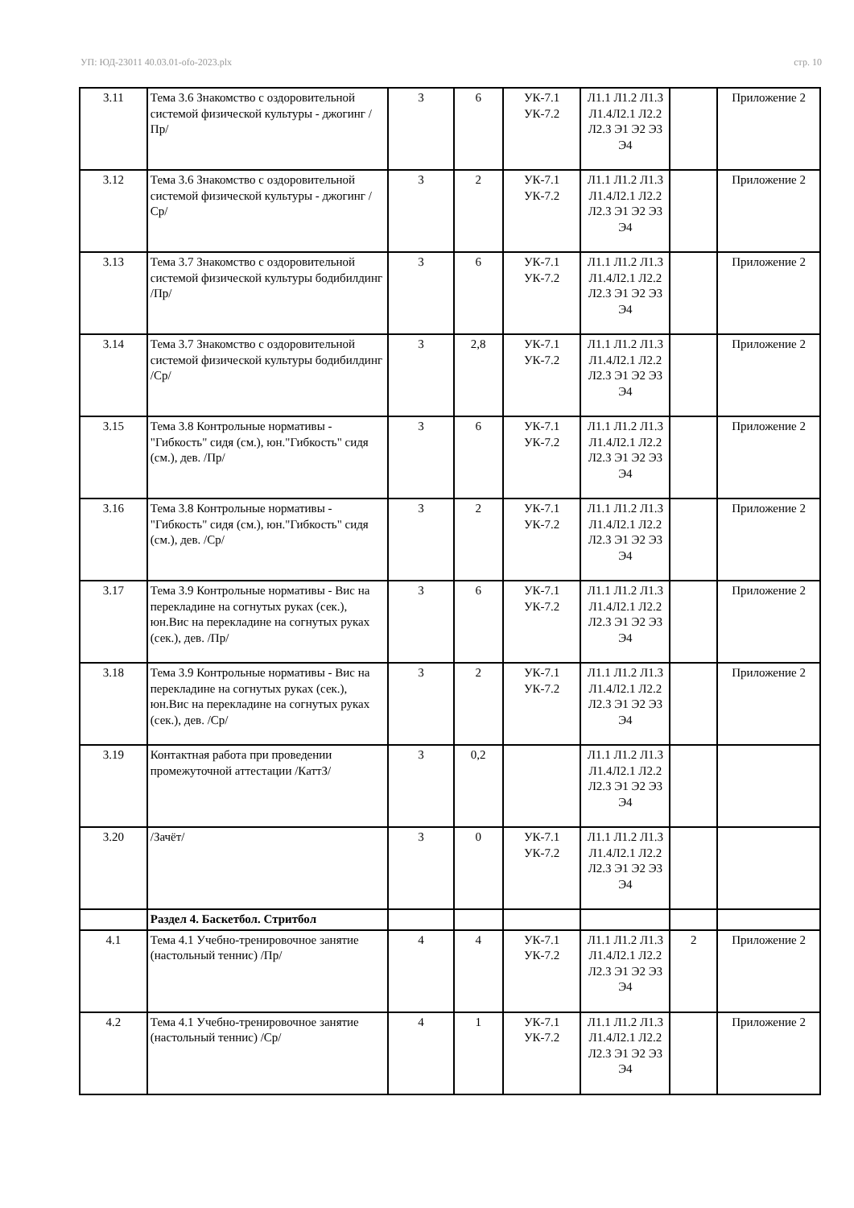УП: ЮД-23011 40.03.01-ofo-2023.plx стр. 10
| 3.11 | Тема 3.6 Знакомство с оздоровительной системой физической культуры - джогинг /Пр/ | 3 | 6 | УК-7.1 УК-7.2 | Л1.1 Л1.2 Л1.3 Л1.4Л2.1 Л2.2 Л2.3 Э1 Э2 Э3 Э4 | | Приложение 2 |
| 3.12 | Тема 3.6 Знакомство с оздоровительной системой физической культуры - джогинг /Ср/ | 3 | 2 | УК-7.1 УК-7.2 | Л1.1 Л1.2 Л1.3 Л1.4Л2.1 Л2.2 Л2.3 Э1 Э2 Э3 Э4 | | Приложение 2 |
| 3.13 | Тема 3.7 Знакомство с оздоровительной системой физической культуры бодибилдинг /Пр/ | 3 | 6 | УК-7.1 УК-7.2 | Л1.1 Л1.2 Л1.3 Л1.4Л2.1 Л2.2 Л2.3 Э1 Э2 Э3 Э4 | | Приложение 2 |
| 3.14 | Тема 3.7 Знакомство с оздоровительной системой физической культуры бодибилдинг /Ср/ | 3 | 2,8 | УК-7.1 УК-7.2 | Л1.1 Л1.2 Л1.3 Л1.4Л2.1 Л2.2 Л2.3 Э1 Э2 Э3 Э4 | | Приложение 2 |
| 3.15 | Тема 3.8 Контрольные нормативы - "Гибкость" сидя (см.), юн."Гибкость" сидя (см.), дев. /Пр/ | 3 | 6 | УК-7.1 УК-7.2 | Л1.1 Л1.2 Л1.3 Л1.4Л2.1 Л2.2 Л2.3 Э1 Э2 Э3 Э4 | | Приложение 2 |
| 3.16 | Тема 3.8 Контрольные нормативы - "Гибкость" сидя (см.), юн."Гибкость" сидя (см.), дев. /Ср/ | 3 | 2 | УК-7.1 УК-7.2 | Л1.1 Л1.2 Л1.3 Л1.4Л2.1 Л2.2 Л2.3 Э1 Э2 Э3 Э4 | | Приложение 2 |
| 3.17 | Тема 3.9 Контрольные нормативы - Вис на перекладине на согнутых руках (сек.), юн.Вис на перекладине на согнутых руках (сек.), дев. /Пр/ | 3 | 6 | УК-7.1 УК-7.2 | Л1.1 Л1.2 Л1.3 Л1.4Л2.1 Л2.2 Л2.3 Э1 Э2 Э3 Э4 | | Приложение 2 |
| 3.18 | Тема 3.9 Контрольные нормативы - Вис на перекладине на согнутых руках (сек.), юн.Вис на перекладине на согнутых руках (сек.), дев. /Ср/ | 3 | 2 | УК-7.1 УК-7.2 | Л1.1 Л1.2 Л1.3 Л1.4Л2.1 Л2.2 Л2.3 Э1 Э2 Э3 Э4 | | Приложение 2 |
| 3.19 | Контактная работа при проведении промежуточной аттестации /КаттЗ/ | 3 | 0,2 | | Л1.1 Л1.2 Л1.3 Л1.4Л2.1 Л2.2 Л2.3 Э1 Э2 Э3 Э4 | | |
| 3.20 | /Зачёт/ | 3 | 0 | УК-7.1 УК-7.2 | Л1.1 Л1.2 Л1.3 Л1.4Л2.1 Л2.2 Л2.3 Э1 Э2 Э3 Э4 | | |
| | Раздел 4. Баскетбол. Стритбол | | | | | | |
| 4.1 | Тема 4.1 Учебно-тренировочное занятие (настольный теннис) /Пр/ | 4 | 4 | УК-7.1 УК-7.2 | Л1.1 Л1.2 Л1.3 Л1.4Л2.1 Л2.2 Л2.3 Э1 Э2 Э3 Э4 | 2 | Приложение 2 |
| 4.2 | Тема 4.1 Учебно-тренировочное занятие (настольный теннис) /Ср/ | 4 | 1 | УК-7.1 УК-7.2 | Л1.1 Л1.2 Л1.3 Л1.4Л2.1 Л2.2 Л2.3 Э1 Э2 Э3 Э4 | | Приложение 2 |